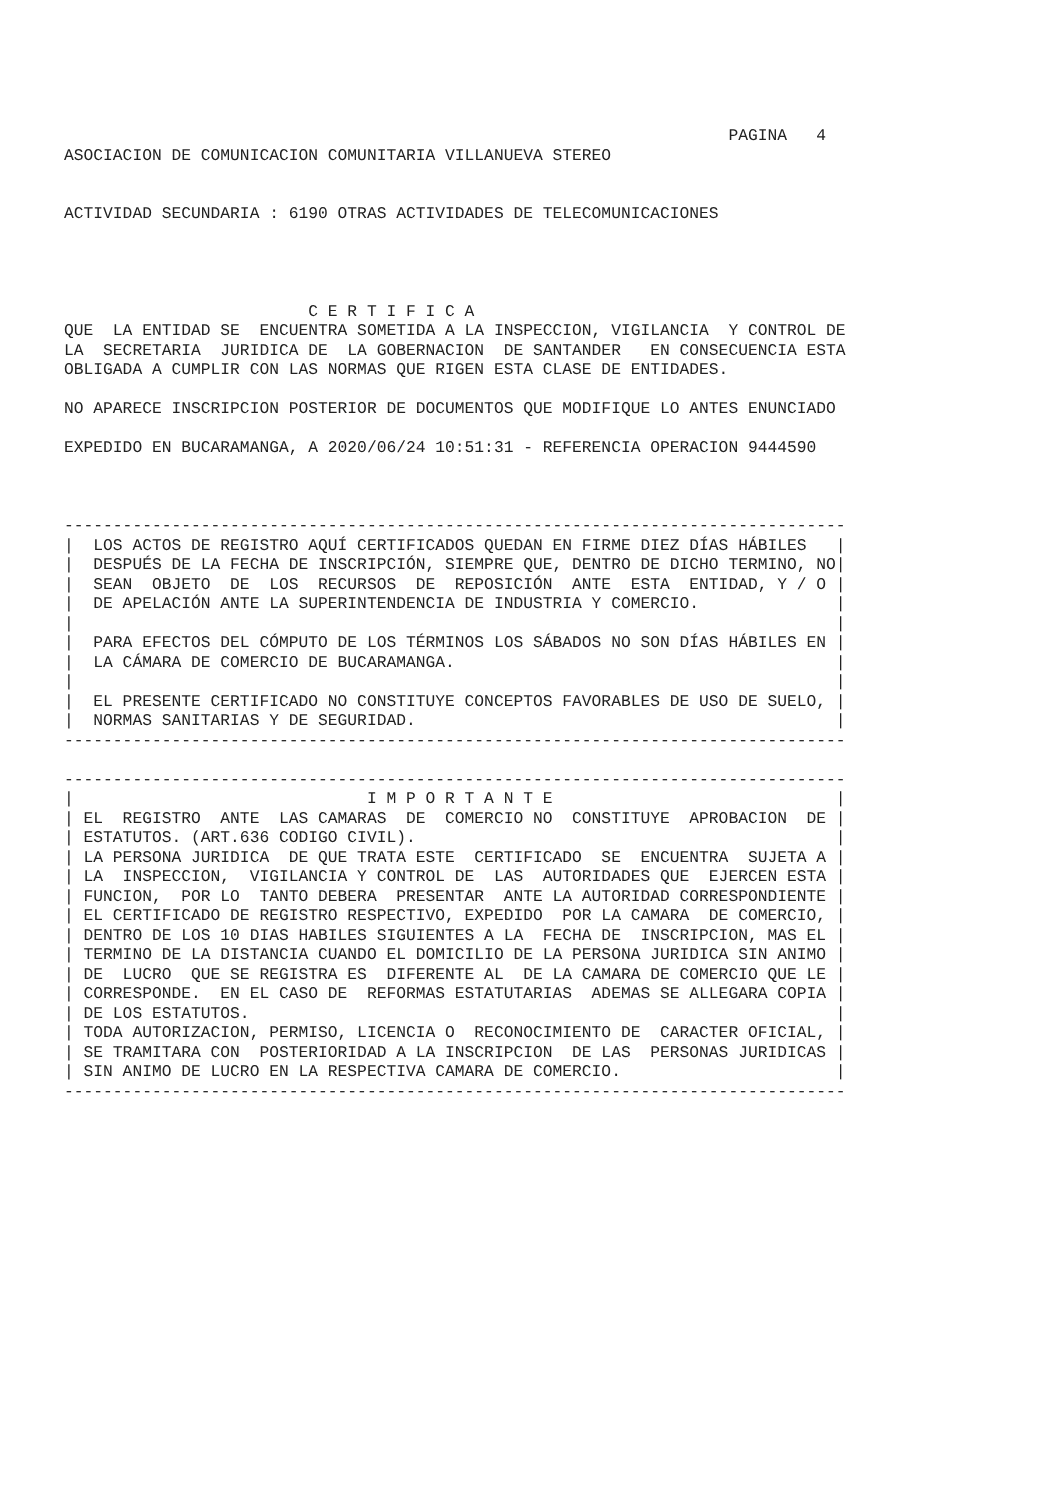PAGINA   4
ASOCIACION DE COMUNICACION COMUNITARIA VILLANUEVA STEREO


ACTIVIDAD SECUNDARIA : 6190 OTRAS ACTIVIDADES DE TELECOMUNICACIONES




                         C E R T I F I C A
QUE  LA ENTIDAD SE  ENCUENTRA SOMETIDA A LA INSPECCION, VIGILANCIA  Y CONTROL DE
LA  SECRETARIA  JURIDICA DE  LA GOBERNACION  DE SANTANDER   EN CONSECUENCIA ESTA
OBLIGADA A CUMPLIR CON LAS NORMAS QUE RIGEN ESTA CLASE DE ENTIDADES.

NO APARECE INSCRIPCION POSTERIOR DE DOCUMENTOS QUE MODIFIQUE LO ANTES ENUNCIADO

EXPEDIDO EN BUCARAMANGA, A 2020/06/24 10:51:31 - REFERENCIA OPERACION 9444590



--------------------------------------------------------------------------------
|  LOS ACTOS DE REGISTRO AQUÍ CERTIFICADOS QUEDAN EN FIRME DIEZ DÍAS HÁBILES   |
|  DESPUÉS DE LA FECHA DE INSCRIPCIÓN, SIEMPRE QUE, DENTRO DE DICHO TERMINO, NO|
|  SEAN  OBJETO  DE  LOS  RECURSOS  DE  REPOSICIÓN  ANTE  ESTA  ENTIDAD, Y / O |
|  DE APELACIÓN ANTE LA SUPERINTENDENCIA DE INDUSTRIA Y COMERCIO.              |
|                                                                              |
|  PARA EFECTOS DEL CÓMPUTO DE LOS TÉRMINOS LOS SÁBADOS NO SON DÍAS HÁBILES EN |
|  LA CÁMARA DE COMERCIO DE BUCARAMANGA.                                       |
|                                                                              |
|  EL PRESENTE CERTIFICADO NO CONSTITUYE CONCEPTOS FAVORABLES DE USO DE SUELO, |
|  NORMAS SANITARIAS Y DE SEGURIDAD.                                           |
--------------------------------------------------------------------------------

--------------------------------------------------------------------------------
|                              I M P O R T A N T E                             |
| EL  REGISTRO  ANTE  LAS CAMARAS  DE  COMERCIO NO  CONSTITUYE  APROBACION  DE |
| ESTATUTOS. (ART.636 CODIGO CIVIL).                                           |
| LA PERSONA JURIDICA  DE QUE TRATA ESTE  CERTIFICADO  SE  ENCUENTRA  SUJETA A |
| LA  INSPECCION,  VIGILANCIA Y CONTROL DE  LAS  AUTORIDADES QUE  EJERCEN ESTA |
| FUNCION,  POR LO  TANTO DEBERA  PRESENTAR  ANTE LA AUTORIDAD CORRESPONDIENTE |
| EL CERTIFICADO DE REGISTRO RESPECTIVO, EXPEDIDO  POR LA CAMARA  DE COMERCIO, |
| DENTRO DE LOS 10 DIAS HABILES SIGUIENTES A LA  FECHA DE  INSCRIPCION, MAS EL |
| TERMINO DE LA DISTANCIA CUANDO EL DOMICILIO DE LA PERSONA JURIDICA SIN ANIMO |
| DE  LUCRO  QUE SE REGISTRA ES  DIFERENTE AL  DE LA CAMARA DE COMERCIO QUE LE |
| CORRESPONDE.  EN EL CASO DE  REFORMAS ESTATUTARIAS  ADEMAS SE ALLEGARA COPIA |
| DE LOS ESTATUTOS.                                                            |
| TODA AUTORIZACION, PERMISO, LICENCIA O  RECONOCIMIENTO DE  CARACTER OFICIAL, |
| SE TRAMITARA CON  POSTERIORIDAD A LA INSCRIPCION  DE LAS  PERSONAS JURIDICAS |
| SIN ANIMO DE LUCRO EN LA RESPECTIVA CAMARA DE COMERCIO.                      |
--------------------------------------------------------------------------------